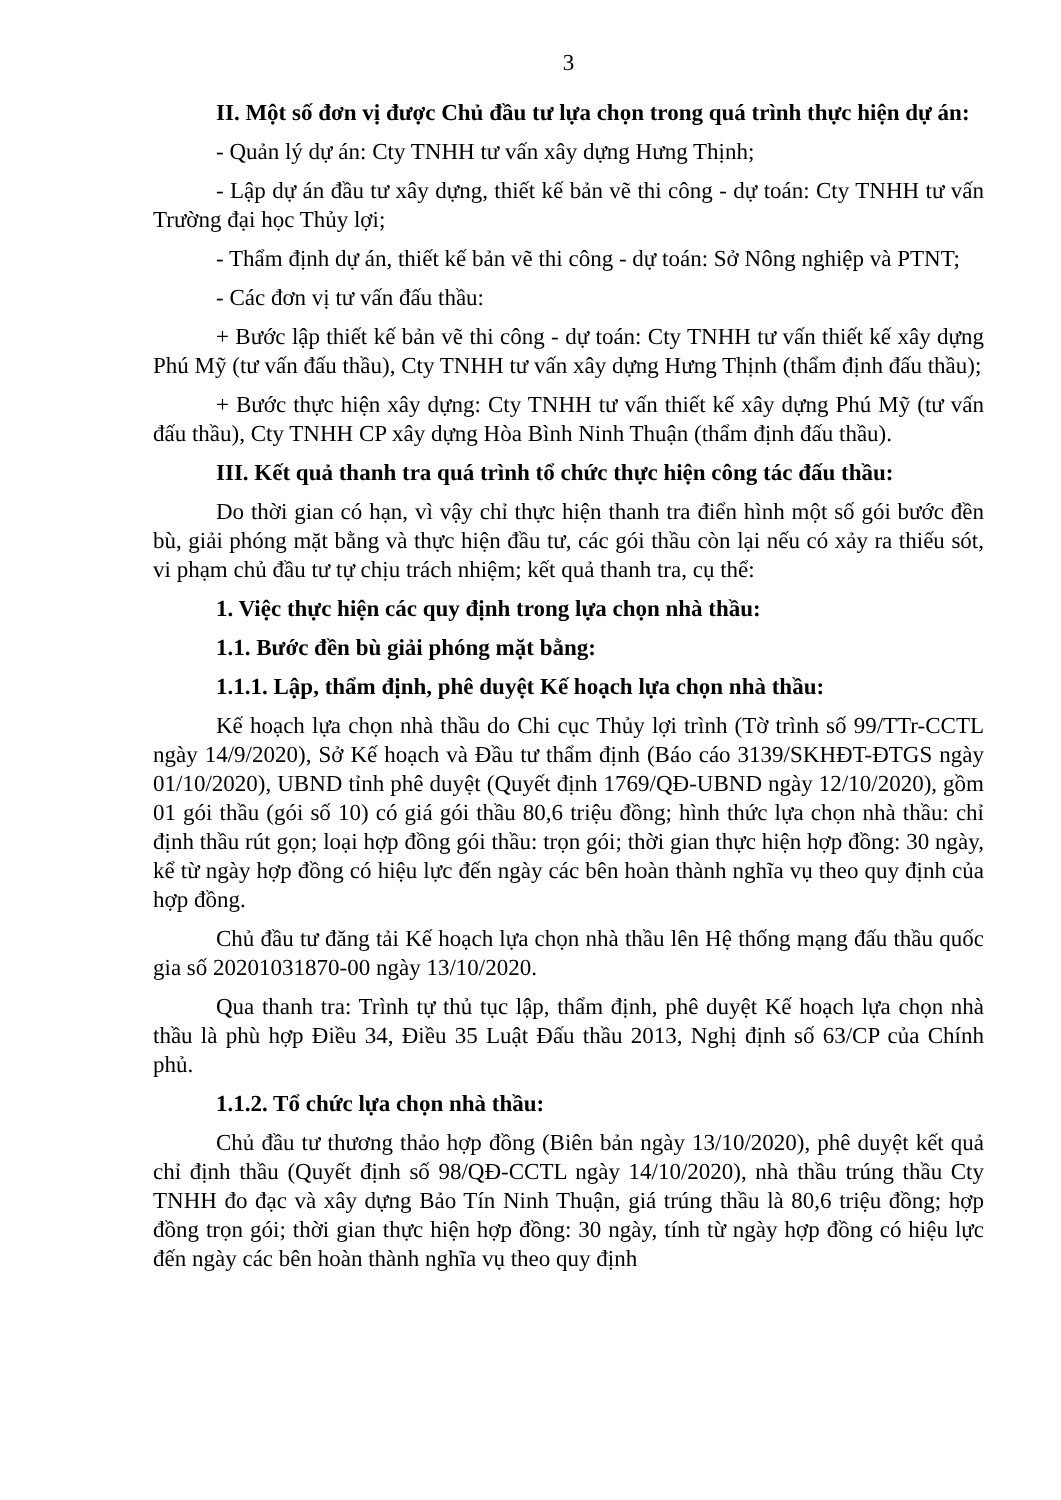3
II. Một số đơn vị được Chủ đầu tư lựa chọn trong quá trình thực hiện dự án:
- Quản lý dự án: Cty TNHH tư vấn xây dựng Hưng Thịnh;
- Lập dự án đầu tư xây dựng, thiết kế bản vẽ thi công - dự toán: Cty TNHH tư vấn Trường đại học Thủy lợi;
- Thẩm định dự án, thiết kế bản vẽ thi công - dự toán: Sở Nông nghiệp và PTNT;
- Các đơn vị tư vấn đấu thầu:
+ Bước lập thiết kế bản vẽ thi công - dự toán: Cty TNHH tư vấn thiết kế xây dựng Phú Mỹ (tư vấn đấu thầu), Cty TNHH tư vấn xây dựng Hưng Thịnh (thẩm định đấu thầu);
+ Bước thực hiện xây dựng: Cty TNHH tư vấn thiết kế xây dựng Phú Mỹ (tư vấn đấu thầu), Cty TNHH CP xây dựng Hòa Bình Ninh Thuận (thẩm định đấu thầu).
III. Kết quả thanh tra quá trình tổ chức thực hiện công tác đấu thầu:
Do thời gian có hạn, vì vậy chỉ thực hiện thanh tra điển hình một số gói bước đền bù, giải phóng mặt bằng và thực hiện đầu tư, các gói thầu còn lại nếu có xảy ra thiếu sót, vi phạm chủ đầu tư tự chịu trách nhiệm; kết quả thanh tra, cụ thể:
1. Việc thực hiện các quy định trong lựa chọn nhà thầu:
1.1. Bước đền bù giải phóng mặt bằng:
1.1.1. Lập, thẩm định, phê duyệt Kế hoạch lựa chọn nhà thầu:
Kế hoạch lựa chọn nhà thầu do Chi cục Thủy lợi trình (Tờ trình số 99/TTr-CCTL ngày 14/9/2020), Sở Kế hoạch và Đầu tư thẩm định (Báo cáo 3139/SKHĐT-ĐTGS ngày 01/10/2020), UBND tỉnh phê duyệt (Quyết định 1769/QĐ-UBND ngày 12/10/2020), gồm 01 gói thầu (gói số 10) có giá gói thầu 80,6 triệu đồng; hình thức lựa chọn nhà thầu: chỉ định thầu rút gọn; loại hợp đồng gói thầu: trọn gói; thời gian thực hiện hợp đồng: 30 ngày, kể từ ngày hợp đồng có hiệu lực đến ngày các bên hoàn thành nghĩa vụ theo quy định của hợp đồng.
Chủ đầu tư đăng tải Kế hoạch lựa chọn nhà thầu lên Hệ thống mạng đấu thầu quốc gia số 20201031870-00 ngày 13/10/2020.
Qua thanh tra: Trình tự thủ tục lập, thẩm định, phê duyệt Kế hoạch lựa chọn nhà thầu là phù hợp Điều 34, Điều 35 Luật Đấu thầu 2013, Nghị định số 63/CP của Chính phủ.
1.1.2. Tổ chức lựa chọn nhà thầu:
Chủ đầu tư thương thảo hợp đồng (Biên bản ngày 13/10/2020), phê duyệt kết quả chỉ định thầu (Quyết định số 98/QĐ-CCTL ngày 14/10/2020), nhà thầu trúng thầu Cty TNHH đo đạc và xây dựng Bảo Tín Ninh Thuận, giá trúng thầu là 80,6 triệu đồng; hợp đồng trọn gói; thời gian thực hiện hợp đồng: 30 ngày, tính từ ngày hợp đồng có hiệu lực đến ngày các bên hoàn thành nghĩa vụ theo quy định